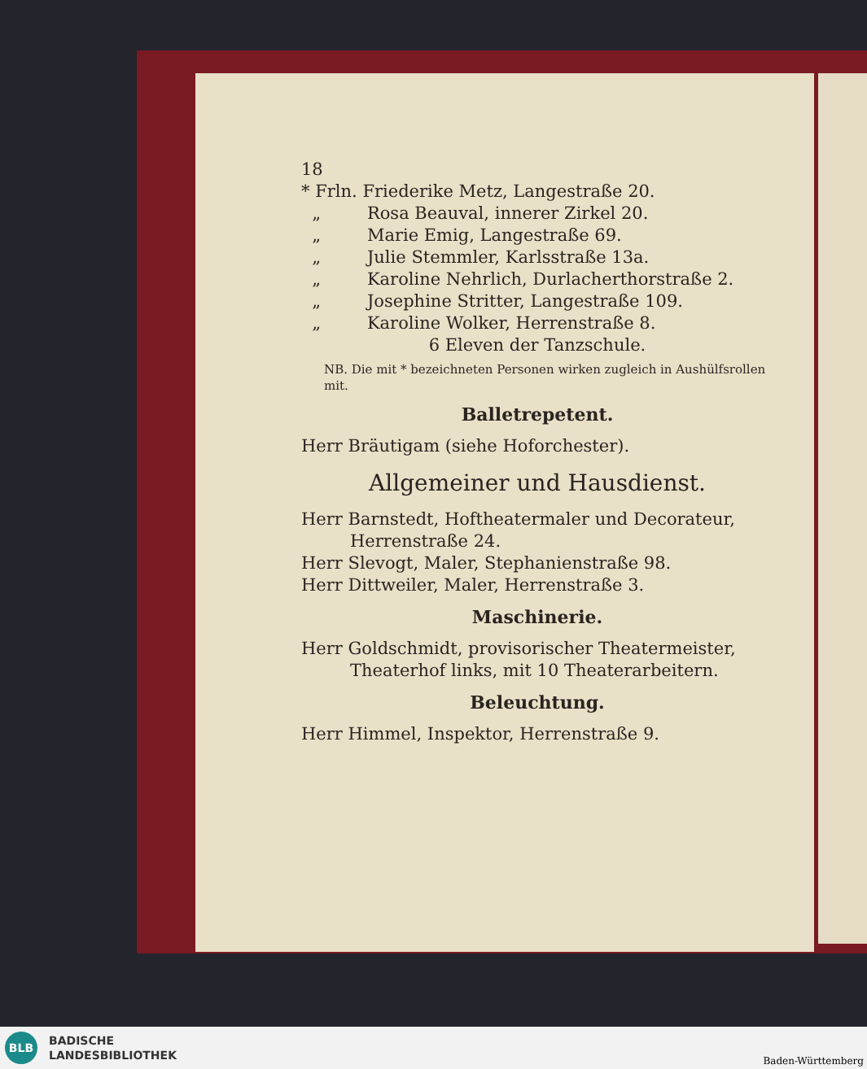18
* Frln. Friederike Metz, Langestraße 20.
„ Rosa Beauval, innerer Zirkel 20.
„ Marie Emig, Langestraße 69.
„ Julie Stemmler, Karlsstraße 13a.
„ Karoline Nehrlich, Durlacherthorstraße 2.
„ Josephine Stritter, Langestraße 109.
„ Karoline Wolker, Herrenstraße 8.
6 Eleven der Tanzschule.
NB. Die mit * bezeichneten Personen wirken zugleich in Aushülfsrollen mit.
Balletrepetent.
Herr Bräutigam (siehe Hoforchester).
Allgemeiner und Hausdienst.
Herr Barnstedt, Hoftheatermaler und Decorateur,
Herrenstraße 24.
Herr Slevogt, Maler, Stephanienstraße 98.
Herr Dittweiler, Maler, Herrenstraße 3.
Maschinerie.
Herr Goldschmidt, provisorischer Theatermeister,
Theaterhof links, mit 10 Theaterarbeitern.
Beleuchtung.
Herr Himmel, Inspektor, Herrenstraße 9.
BLB
BADISCHE
LANDESBIBLIOTHEK
Baden-Württemberg